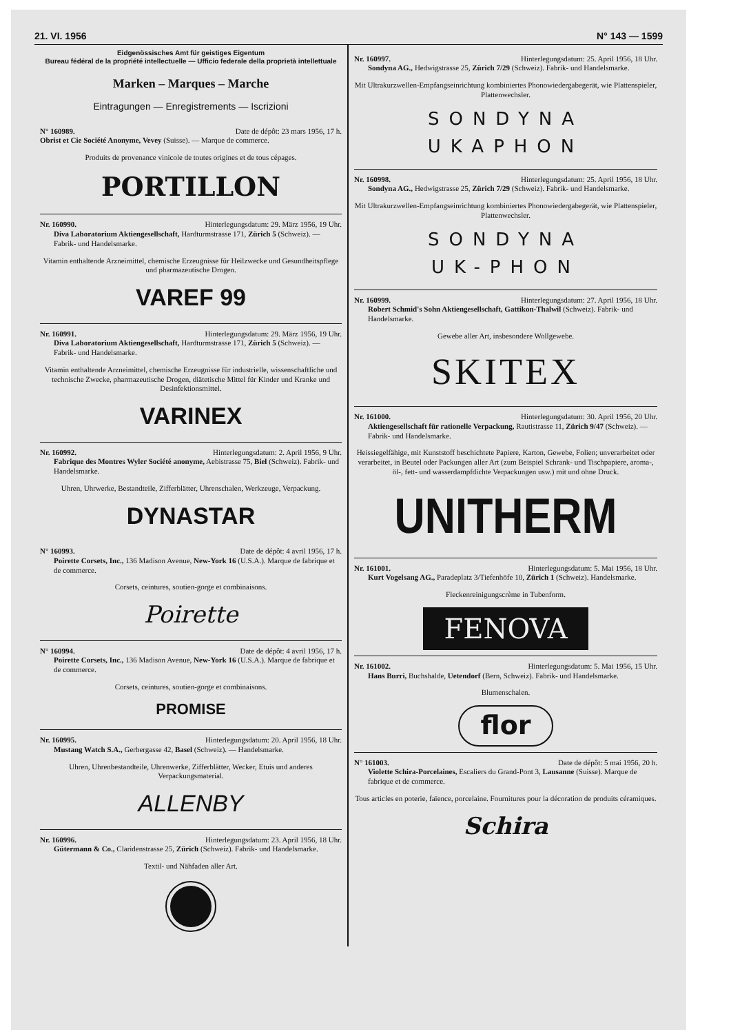21. VI. 1956 N° 143 — 1599
Eidgenössisches Amt für geistiges Eigentum
Bureau fédéral de la propriété intellectuelle — Ufficio federale della proprietà intellettuale
Marken – Marques – Marche
Eintragungen — Enregistrements — Iscrizioni
N° 160989. Date de dépôt: 23 mars 1956, 17 h.
Obrist et Cie Société Anonyme, Vevey (Suisse). — Marque de commerce.
Produits de provenance vinicole de toutes origines et de tous cépages.
PORTILLON
Nr. 160990. Hinterlegungsdatum: 29. März 1956, 19 Uhr.
Diva Laboratorium Aktiengesellschaft, Hardturmstrasse 171, Zürich 5 (Schweiz). — Fabrik- und Handelsmarke.
Vitamin enthaltende Arzneimittel, chemische Erzeugnisse für Heilzwecke und Gesundheitspflege und pharmazeutische Drogen.
VAREF 99
Nr. 160991. Hinterlegungsdatum: 29. März 1956, 19 Uhr.
Diva Laboratorium Aktiengesellschaft, Hardturmstrasse 171, Zürich 5 (Schweiz). — Fabrik- und Handelsmarke.
Vitamin enthaltende Arzneimittel, chemische Erzeugnisse für industrielle, wissenschaftliche und technische Zwecke, pharmazeutische Drogen, diätetische Mittel für Kinder und Kranke und Desinfektionsmittel.
VARINEX
Nr. 160992. Hinterlegungsdatum: 2. April 1956, 9 Uhr.
Fabrique des Montres Wyler Société anonyme, Aebistrasse 75, Biel (Schweiz). Fabrik- und Handelsmarke.
Uhren, Uhrwerke, Bestandteile, Zifferblätter, Uhrenschalen, Werkzeuge, Verpackung.
DYNASTAR
N° 160993. Date de dépôt: 4 avril 1956, 17 h.
Poirette Corsets, Inc., 136 Madison Avenue, New-York 16 (U.S.A.). Marque de fabrique et de commerce.
Corsets, ceintures, soutien-gorge et combinaisons.
Poirette
N° 160994. Date de dépôt: 4 avril 1956, 17 h.
Poirette Corsets, Inc., 136 Madison Avenue, New-York 16 (U.S.A.). Marque de fabrique et de commerce.
Corsets, ceintures, soutien-gorge et combinaisons.
PROMISE
Nr. 160995. Hinterlegungsdatum: 20. April 1956, 18 Uhr.
Mustang Watch S.A., Gerbergasse 42, Basel (Schweiz). — Handelsmarke.
Uhren, Uhrenbestandteile, Uhrenwerke, Zifferblätter, Wecker, Etuis und anderes Verpackungsmaterial.
ALLENBY
Nr. 160996. Hinterlegungsdatum: 23. April 1956, 18 Uhr.
Gütermann & Co., Claridenstrasse 25, Zürich (Schweiz). Fabrik- und Handelsmarke.
Textil- und Nähfaden aller Art.
Nr. 160997. Hinterlegungsdatum: 25. April 1956, 18 Uhr.
Sondyna AG., Hedwigstrasse 25, Zürich 7/29 (Schweiz). Fabrik- und Handelsmarke.
Mit Ultrakurzwellen-Empfangseinrichtung kombiniertes Phonowiedergabegerät, wie Plattenspieler, Plattenwechsler.
SONDYNA
UKAPHON
Nr. 160998. Hinterlegungsdatum: 25. April 1956, 18 Uhr.
Sondyna AG., Hedwigstrasse 25, Zürich 7/29 (Schweiz). Fabrik- und Handelsmarke.
Mit Ultrakurzwellen-Empfangseinrichtung kombiniertes Phonowiedergabegerät, wie Plattenspieler, Plattenwechsler.
SONDYNA
UK-PHON
Nr. 160999. Hinterlegungsdatum: 27. April 1956, 18 Uhr.
Robert Schmid's Sohn Aktiengesellschaft, Gattikon-Thalwil (Schweiz). Fabrik- und Handelsmarke.
Gewebe aller Art, insbesondere Wollgewebe.
SKITEX
Nr. 161000. Hinterlegungsdatum: 30. April 1956, 20 Uhr.
Aktiengesellschaft für rationelle Verpackung, Rautistrasse 11, Zürich 9/47 (Schweiz). — Fabrik- und Handelsmarke.
Heissiegelfähige, mit Kunststoff beschichtete Papiere, Karton, Gewebe, Folien; unverarbeitet oder verarbeitet, in Beutel oder Packungen aller Art (zum Beispiel Schrank- und Tischpapiere, aroma-, öl-, fett- und wasserdampfdichte Verpackungen usw.) mit und ohne Druck.
UNITHERM
Nr. 161001. Hinterlegungsdatum: 5. Mai 1956, 18 Uhr.
Kurt Vogelsang AG., Paradeplatz 3/Tiefenhöfe 10, Zürich 1 (Schweiz). Handelsmarke.
Fleckenreinigungscrème in Tubenform.
FENOVA
Nr. 161002. Hinterlegungsdatum: 5. Mai 1956, 15 Uhr.
Hans Burri, Buchshalde, Uetendorf (Bern, Schweiz). Fabrik- und Handelsmarke.
Blumenschalen.
flor
N° 161003. Date de dépôt: 5 mai 1956, 20 h.
Violette Schira-Porcelaines, Escaliers du Grand-Pont 3, Lausanne (Suisse). Marque de fabrique et de commerce.
Tous articles en poterie, faïence, porcelaine. Fournitures pour la décoration de produits céramiques.
Schira